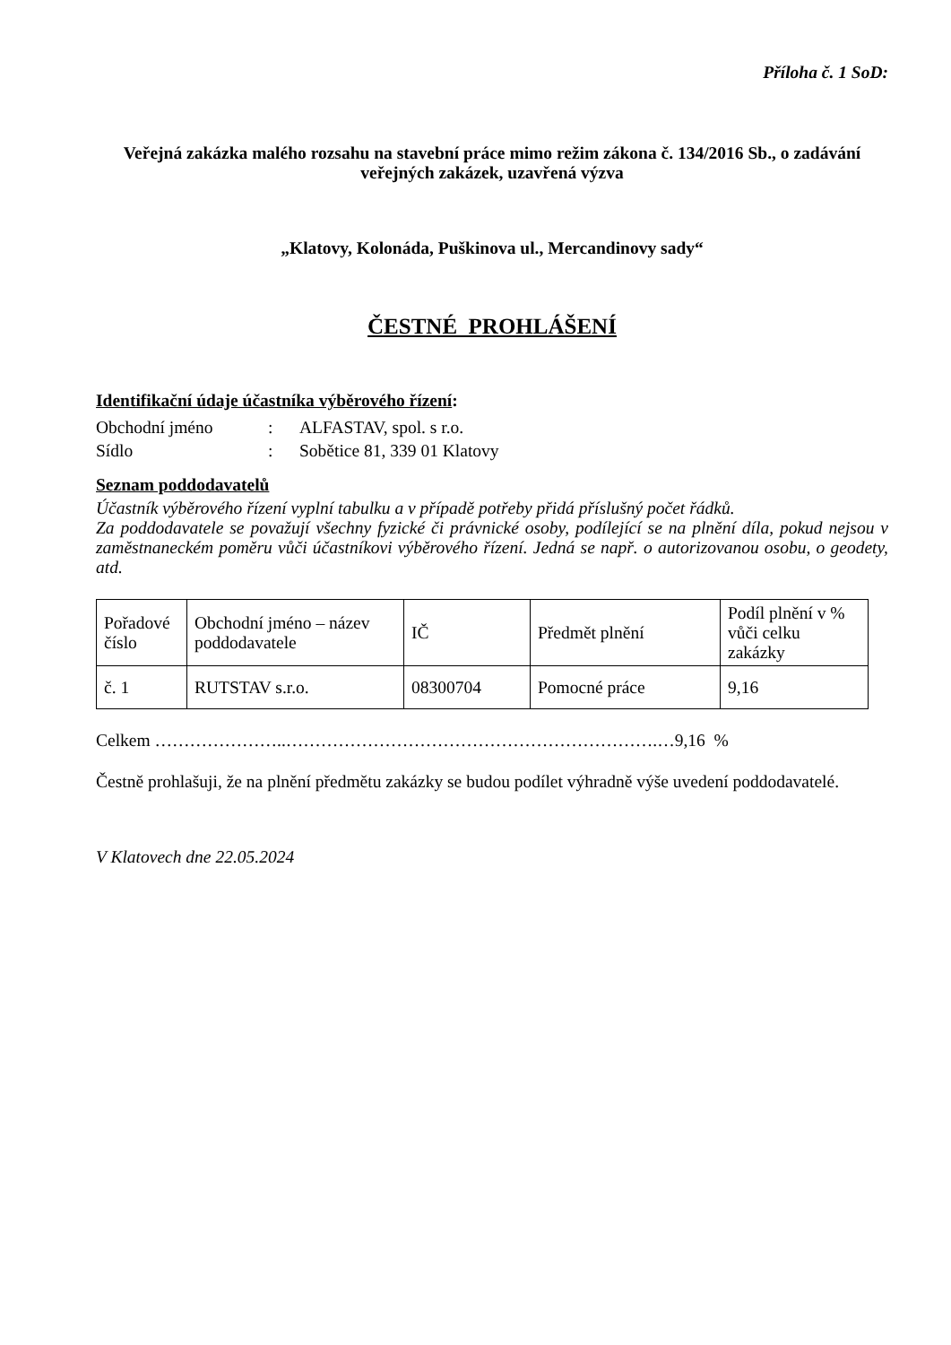Příloha č. 1 SoD:
Veřejná zakázka malého rozsahu na stavební práce mimo režim zákona č. 134/2016 Sb., o zadávání veřejných zakázek, uzavřená výzva
„Klatovy, Kolonáda, Puškinova ul., Mercandinovy sady“
ČESTNÉ PROHLÁŠENÍ
Identifikační údaje účastníka výběrového řízení:
| Obchodní jméno | : | ALFASTAV, spol. s r.o. |
| Sídlo | : | Sobětice 81, 339 01 Klatovy |
Seznam poddodavatelů
Účastník výběrového řízení vyplní tabulku a v případě potřeby přidá příslušný počet řádků.
Za poddodavatele se považují všechny fyzické či právnické osoby, podílející se na plnění díla, pokud nejsou v zaměstnaneckém poměru vůči účastníkovi výběrového řízení. Jedná se např. o autorizovanou osobu, o geodety, atd.
| Pořadové číslo | Obchodní jméno – název poddodavatele | IČ | Předmět plnění | Podíl plnění v % vůči celku zakázky |
| --- | --- | --- | --- | --- |
| č. 1 | RUTSTAV s.r.o. | 08300704 | Pomocné práce | 9,16 |
Celkem …………………..……………………………………………………….…9,16 %
Čestně prohlašuji, že na plnění předmětu zakázky se budou podílet výhradně výše uvedení poddodavatelé.
V Klatovech dne 22.05.2024